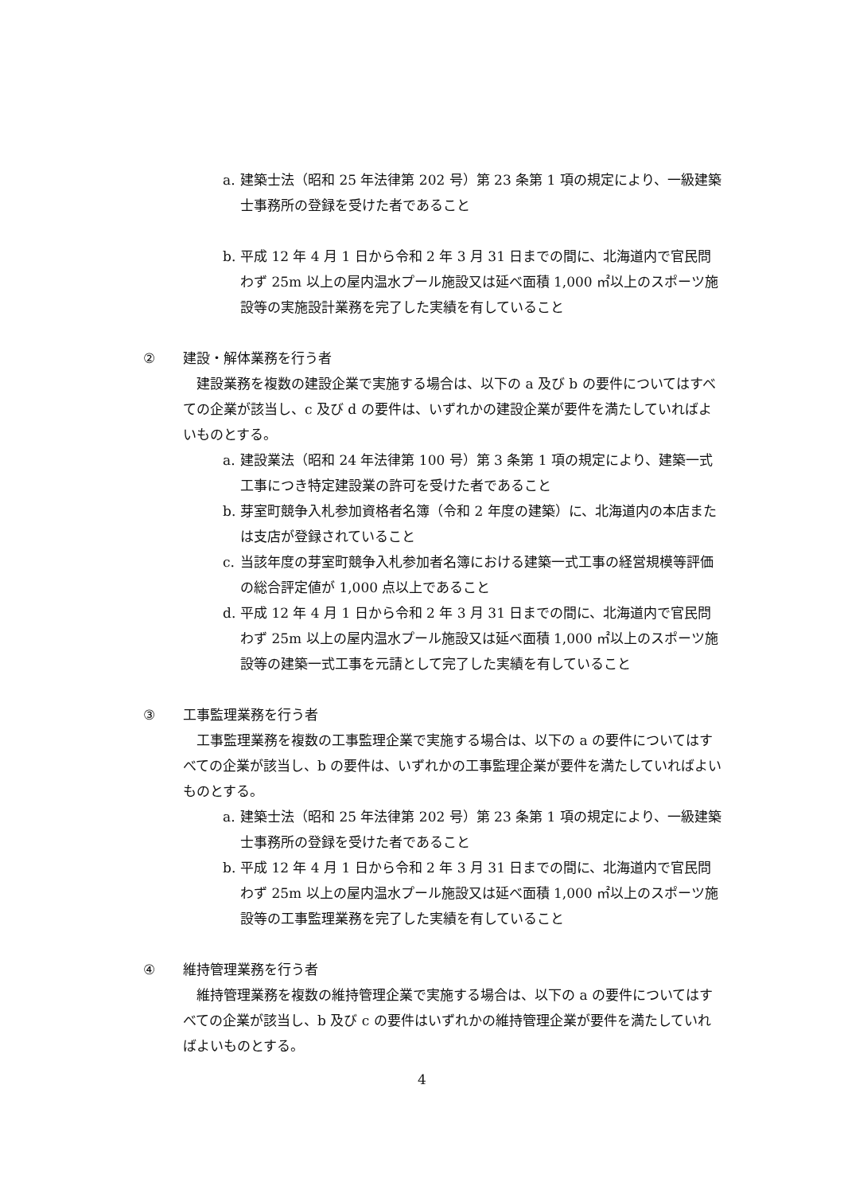a. 建築士法（昭和 25 年法律第 202 号）第 23 条第 1 項の規定により、一級建築士事務所の登録を受けた者であること
b. 平成 12 年 4 月 1 日から令和 2 年 3 月 31 日までの間に、北海道内で官民問わず 25m 以上の屋内温水プール施設又は延べ面積 1,000 ㎡以上のスポーツ施設等の実施設計業務を完了した実績を有していること
② 建設・解体業務を行う者
建設業務を複数の建設企業で実施する場合は、以下の a 及び b の要件についてはすべての企業が該当し、c 及び d の要件は、いずれかの建設企業が要件を満たしていればよいものとする。
a. 建設業法（昭和 24 年法律第 100 号）第 3 条第 1 項の規定により、建築一式工事につき特定建設業の許可を受けた者であること
b. 芽室町競争入札参加資格者名簿（令和 2 年度の建築）に、北海道内の本店または支店が登録されていること
c. 当該年度の芽室町競争入札参加者名簿における建築一式工事の経営規模等評価の総合評定値が 1,000 点以上であること
d. 平成 12 年 4 月 1 日から令和 2 年 3 月 31 日までの間に、北海道内で官民問わず 25m 以上の屋内温水プール施設又は延べ面積 1,000 ㎡以上のスポーツ施設等の建築一式工事を元請として完了した実績を有していること
③ 工事監理業務を行う者
工事監理業務を複数の工事監理企業で実施する場合は、以下の a の要件についてはすべての企業が該当し、b の要件は、いずれかの工事監理企業が要件を満たしていればよいものとする。
a. 建築士法（昭和 25 年法律第 202 号）第 23 条第 1 項の規定により、一級建築士事務所の登録を受けた者であること
b. 平成 12 年 4 月 1 日から令和 2 年 3 月 31 日までの間に、北海道内で官民問わず 25m 以上の屋内温水プール施設又は延べ面積 1,000 ㎡以上のスポーツ施設等の工事監理業務を完了した実績を有していること
④ 維持管理業務を行う者
維持管理業務を複数の維持管理企業で実施する場合は、以下の a の要件についてはすべての企業が該当し、b 及び c の要件はいずれかの維持管理企業が要件を満たしていればよいものとする。
4